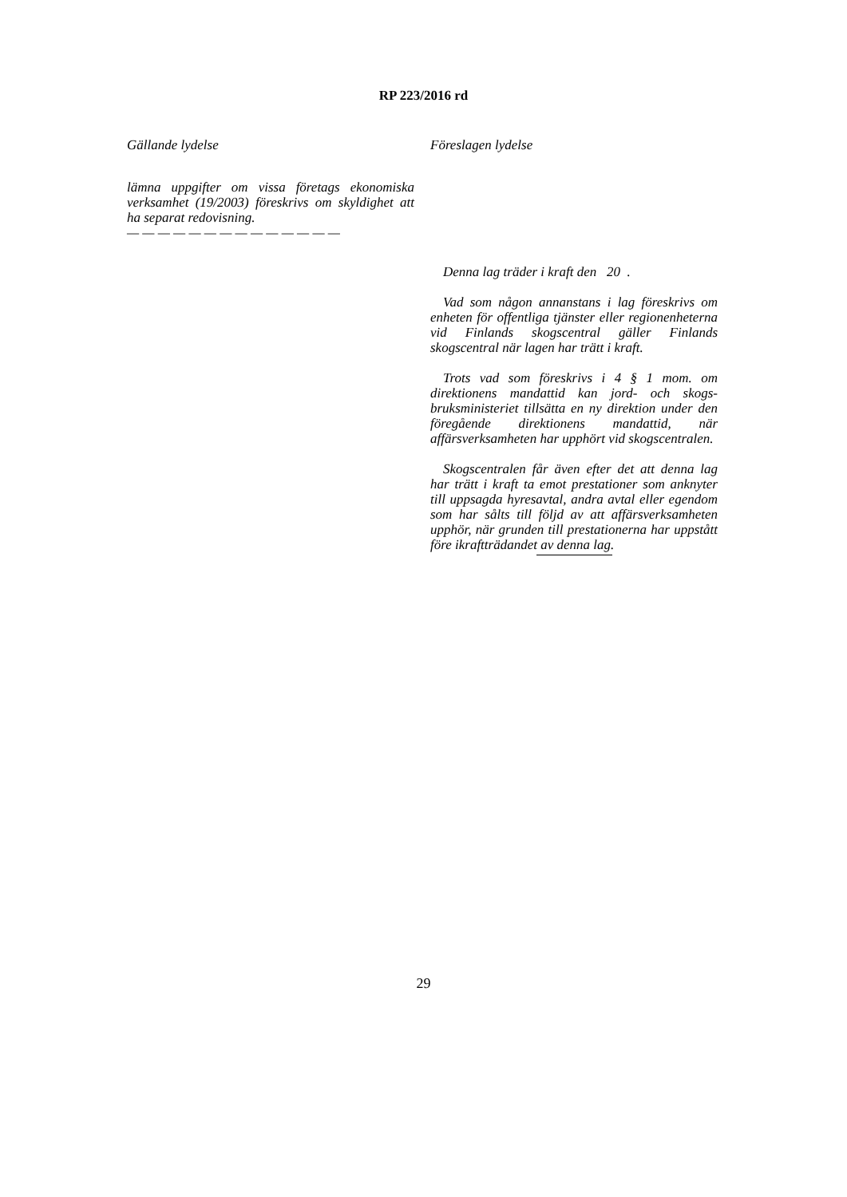RP 223/2016 rd
Gällande lydelse
lämna uppgifter om vissa företags ekono­miska verksamhet (19/2003) föreskrivs om skyldighet att ha separat redovisning.
— — — — — — — — — — — — — —
Föreslagen lydelse
Denna lag träder i kraft den 20 .
Vad som någon annanstans i lag föreskrivs om enheten för offentliga tjänster eller reg­ionenheterna vid Finlands skogscentral gäl­ler Finlands skogscentral när lagen har trätt i kraft.
Trots vad som föreskrivs i 4 § 1 mom. om direktionens mandattid kan jord- och skogs­bruksministeriet tillsätta en ny direktion un­der den föregående direktionens mandattid, när affärsverksamheten har upphört vid skogscentralen.
Skogscentralen får även efter det att denna lag har trätt i kraft ta emot prestationer som anknyter till uppsagda hyresavtal, andra av­tal eller egendom som har sålts till följd av att affärsverksamheten upphör, när grunden till prestationerna har uppstått före ikraft­trädandet av denna lag.
29